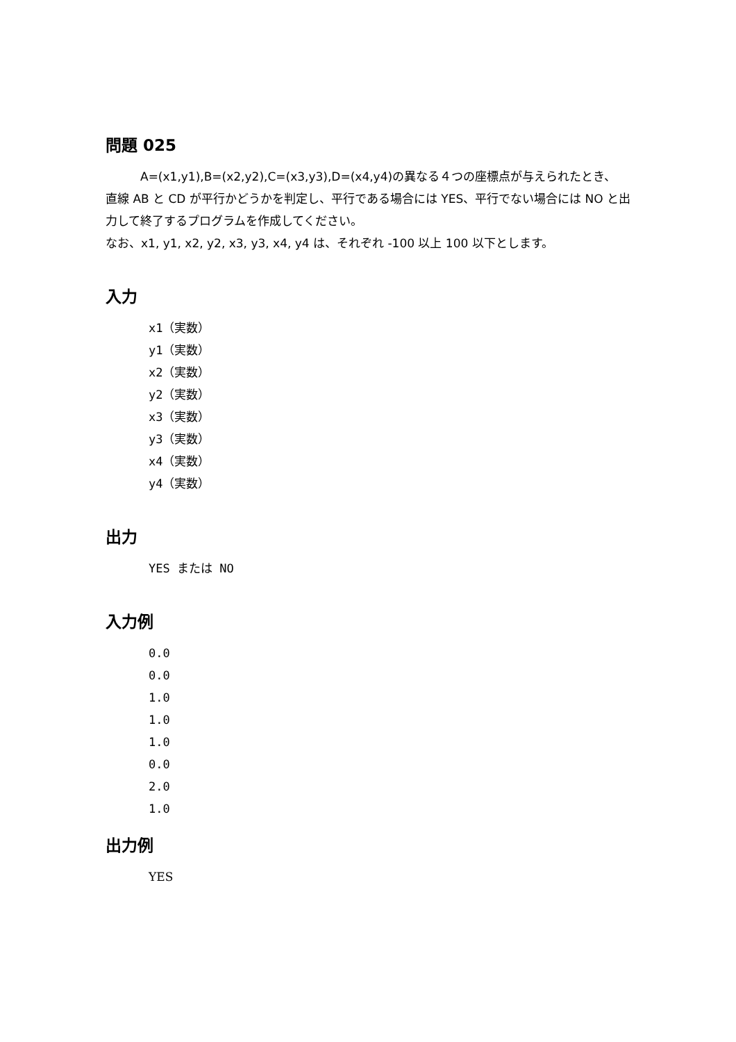問題 025
A=(x1,y1),B=(x2,y2),C=(x3,y3),D=(x4,y4)の異なる４つの座標点が与えられたとき、
直線 AB と CD が平行かどうかを判定し、平行である場合には YES、平行でない場合には NO と出力して終了するプログラムを作成してください。
なお、x1, y1, x2, y2, x3, y3, x4, y4 は、それぞれ -100 以上 100 以下とします。
入力
x1（実数）
y1（実数）
x2（実数）
y2（実数）
x3（実数）
y3（実数）
x4（実数）
y4（実数）
出力
YES または NO
入力例
0.0
0.0
1.0
1.0
1.0
0.0
2.0
1.0
出力例
YES